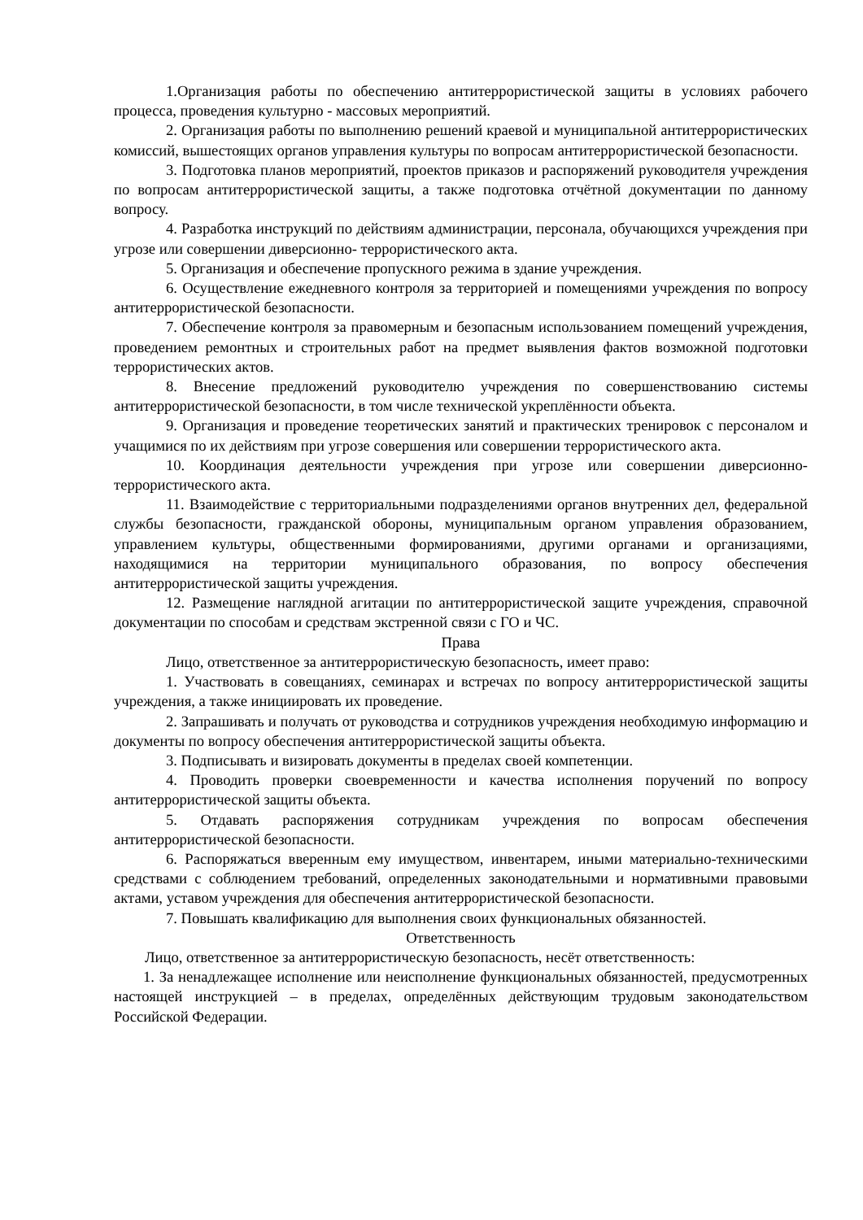1.Организация работы по обеспечению антитеррористической защиты в условиях рабочего процесса, проведения культурно - массовых мероприятий.
2. Организация работы по выполнению решений краевой и муниципальной антитеррористических комиссий, вышестоящих органов управления культуры по вопросам антитеррористической безопасности.
3. Подготовка планов мероприятий, проектов приказов и распоряжений руководителя учреждения по вопросам антитеррористической защиты, а также подготовка отчётной документации по данному вопросу.
4. Разработка инструкций по действиям администрации, персонала, обучающихся учреждения при угрозе или совершении диверсионно- террористического акта.
5. Организация и обеспечение пропускного режима в здание учреждения.
6. Осуществление ежедневного контроля за территорией и помещениями учреждения по вопросу антитеррористической безопасности.
7. Обеспечение контроля за правомерным и безопасным использованием помещений учреждения, проведением ремонтных и строительных работ на предмет выявления фактов возможной подготовки террористических актов.
8. Внесение предложений руководителю учреждения по совершенствованию системы антитеррористической безопасности, в том числе технической укреплённости объекта.
9. Организация и проведение теоретических занятий и практических тренировок с персоналом и учащимися по их действиям при угрозе совершения или совершении террористического акта.
10. Координация деятельности учреждения при угрозе или совершении диверсионно-террористического акта.
11. Взаимодействие с территориальными подразделениями органов внутренних дел, федеральной службы безопасности, гражданской обороны, муниципальным органом управления образованием, управлением культуры, общественными формированиями, другими органами и организациями, находящимися на территории муниципального образования, по вопросу обеспечения антитеррористической защиты учреждения.
12. Размещение наглядной агитации по антитеррористической защите учреждения, справочной документации по способам и средствам экстренной связи с ГО и ЧС.
Права
Лицо, ответственное за антитеррористическую безопасность, имеет право:
1. Участвовать в совещаниях, семинарах и встречах по вопросу антитеррористической защиты учреждения, а также инициировать их проведение.
2. Запрашивать и получать от руководства и сотрудников учреждения необходимую информацию и документы по вопросу обеспечения антитеррористической защиты объекта.
3. Подписывать и визировать документы в пределах своей компетенции.
4. Проводить проверки своевременности и качества исполнения поручений по вопросу антитеррористической защиты объекта.
5. Отдавать распоряжения сотрудникам учреждения по вопросам обеспечения антитеррористической безопасности.
6. Распоряжаться вверенным ему имуществом, инвентарем, иными материально-техническими средствами с соблюдением требований, определенных законодательными и нормативными правовыми актами, уставом учреждения для обеспечения антитеррористической безопасности.
7. Повышать квалификацию для выполнения своих функциональных обязанностей.
Ответственность
Лицо, ответственное за антитеррористическую безопасность, несёт ответственность:
1. За ненадлежащее исполнение или неисполнение функциональных обязанностей, предусмотренных настоящей инструкцией – в пределах, определённых действующим трудовым законодательством Российской Федерации.